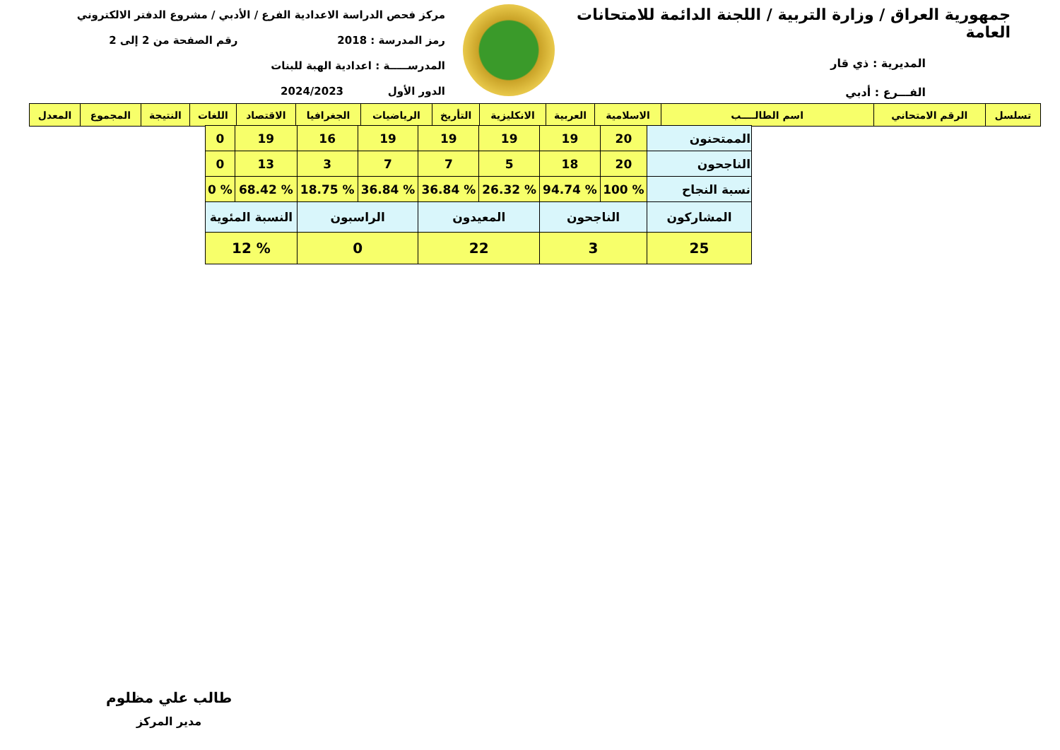جمهورية العراق / وزارة التربية / اللجنة الدائمة للامتحانات العامة
المديرية : ذي قار
الفـــرع : أدبي
مركز فحص الدراسة الاعدادية الفرع / الأدبي / مشروع الدفتر الالكتروني
رمز المدرسة : 2018 رقم الصفحة من 2 إلى 2
المدرســـــة : اعدادية الهبة للبنات
الدور الأول 2024/2023
| تسلسل | الرقم الامتحاني | اسم الطالــــب | الاسلامية | العربية | الانكليزية | التأريخ | الرياضيات | الجغرافيا | الاقتصاد | اللغات | النتيجة | المجموع | المعدل |
| --- | --- | --- | --- | --- | --- | --- | --- | --- | --- | --- | --- | --- | --- |
| الممتحنون | 20 | 19 | 19 | 19 | 19 | 16 | 19 | 0 |
| الناجحون | 20 | 18 | 5 | 7 | 7 | 3 | 13 | 0 |
| نسبة النجاح | % 100 | % 94.74 | % 26.32 | % 36.84 | % 36.84 | % 18.75 | % 68.42 | % 0 |
| المشاركون | الناجحون | | المعيدون | | الراسبون | | النسبة المئوية | |
| 25 | 3 | | 22 | | 0 | | % 12 | |
طالب علي مظلوم
مدير المركز